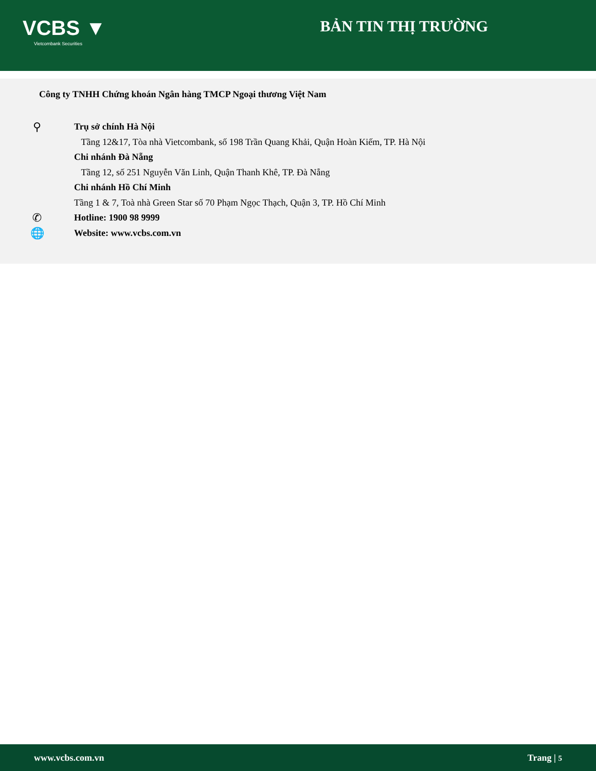VCBS ▼
Vietcombank Securities
BẢN TIN THỊ TRƯỜNG
Công ty TNHH Chứng khoán Ngân hàng TMCP Ngoại thương Việt Nam
⚲
Trụ sở chính Hà Nội
Tầng 12&17, Tòa nhà Vietcombank, số 198 Trần Quang Khải, Quận Hoàn Kiếm, TP. Hà Nội
Chi nhánh Đà Nẵng
Tầng 12, số 251 Nguyễn Văn Linh, Quận Thanh Khê, TP. Đà Nẵng
Chi nhánh Hồ Chí Minh
Tầng 1 & 7, Toà nhà Green Star số 70 Phạm Ngọc Thạch, Quận 3, TP. Hồ Chí Minh
✆
Hotline: 1900 98 9999
🌐
Website: www.vcbs.com.vn
www.vcbs.com.vn Trang | 5